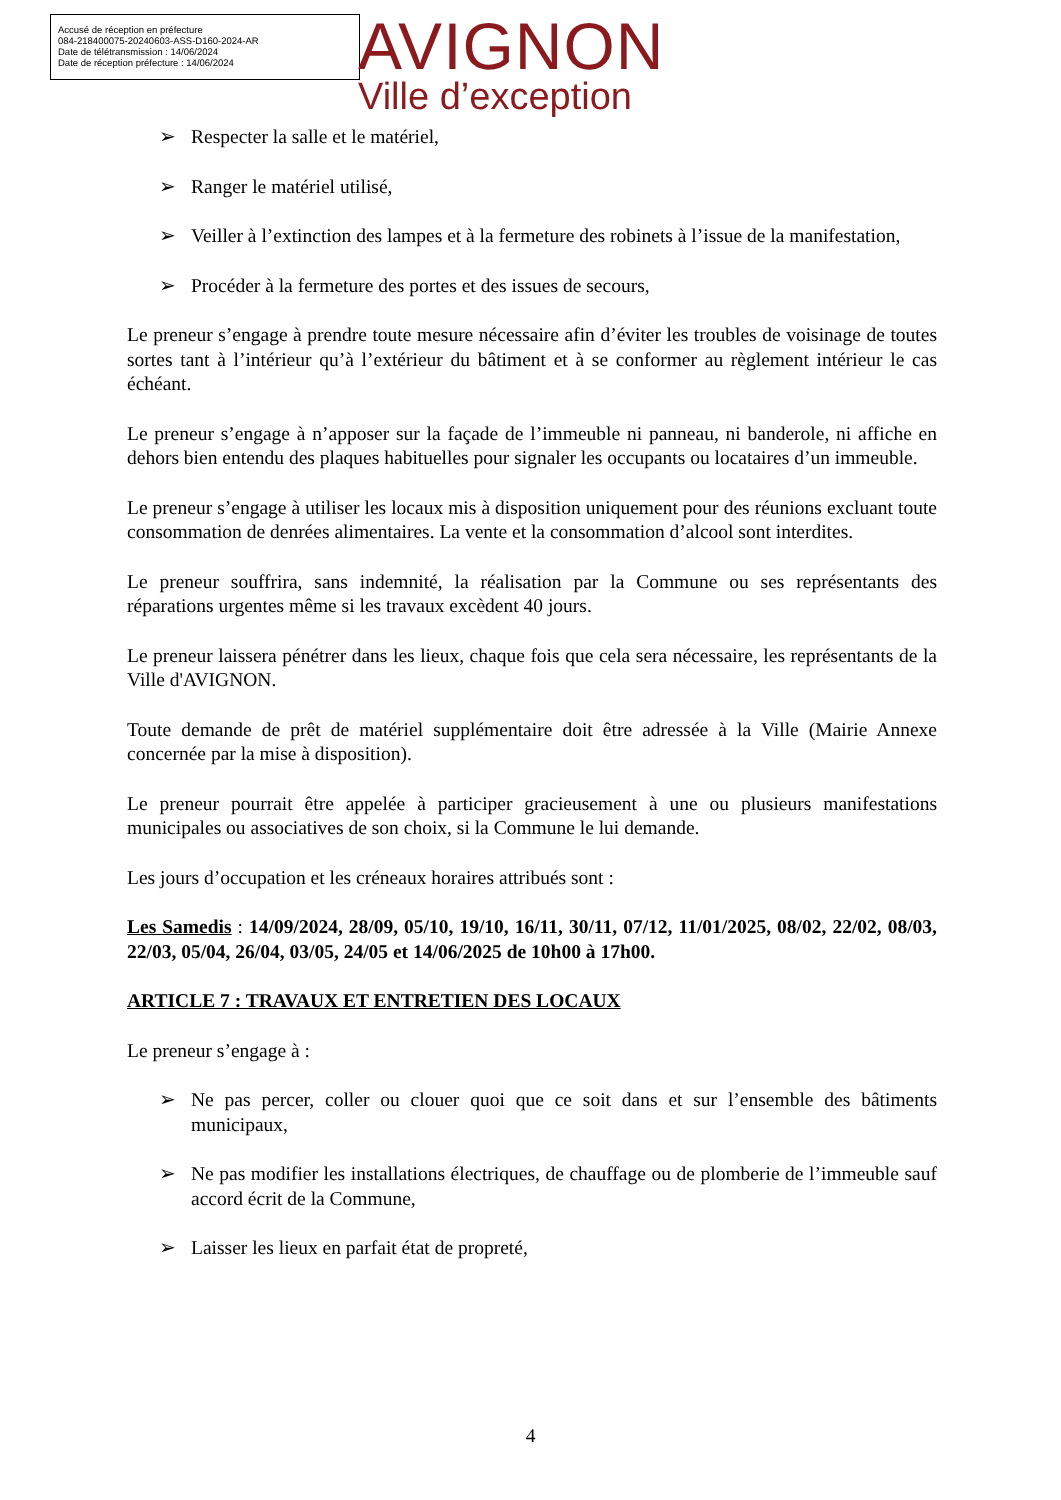Accusé de réception en préfecture
084-218400075-20240603-ASS-D160-2024-AR
Date de télétransmission : 14/06/2024
Date de réception préfecture : 14/06/2024
AVIGNON
Ville d’exception
➢ Respecter la salle et le matériel,
➢ Ranger le matériel utilisé,
➢ Veiller à l’extinction des lampes et à la fermeture des robinets à l’issue de la manifestation,
➢ Procéder à la fermeture des portes et des issues de secours,
Le preneur s’engage à prendre toute mesure nécessaire afin d’éviter les troubles de voisinage de toutes sortes tant à l’intérieur qu’à l’extérieur du bâtiment et à se conformer au règlement intérieur le cas échéant.
Le preneur s’engage à n’apposer sur la façade de l’immeuble ni panneau, ni banderole, ni affiche en dehors bien entendu des plaques habituelles pour signaler les occupants ou locataires d’un immeuble.
Le preneur s’engage à utiliser les locaux mis à disposition uniquement pour des réunions excluant toute consommation de denrées alimentaires. La vente et la consommation d’alcool sont interdites.
Le preneur souffrira, sans indemnité, la réalisation par la Commune ou ses représentants des réparations urgentes même si les travaux excèdent 40 jours.
Le preneur laissera pénétrer dans les lieux, chaque fois que cela sera nécessaire, les représentants de la Ville d'AVIGNON.
Toute demande de prêt de matériel supplémentaire doit être adressée à la Ville (Mairie Annexe concernée par la mise à disposition).
Le preneur pourrait être appelée à participer gracieusement à une ou plusieurs manifestations municipales ou associatives de son choix, si la Commune le lui demande.
Les jours d’occupation et les créneaux horaires attribués sont :
Les Samedis : 14/09/2024, 28/09, 05/10, 19/10, 16/11, 30/11, 07/12, 11/01/2025, 08/02, 22/02, 08/03, 22/03, 05/04, 26/04, 03/05, 24/05 et 14/06/2025 de 10h00 à 17h00.
ARTICLE 7 : TRAVAUX ET ENTRETIEN DES LOCAUX
Le preneur s’engage à :
➢ Ne pas percer, coller ou clouer quoi que ce soit dans et sur l’ensemble des bâtiments municipaux,
➢ Ne pas modifier les installations électriques, de chauffage ou de plomberie de l’immeuble sauf accord écrit de la Commune,
➢ Laisser les lieux en parfait état de propreté,
4